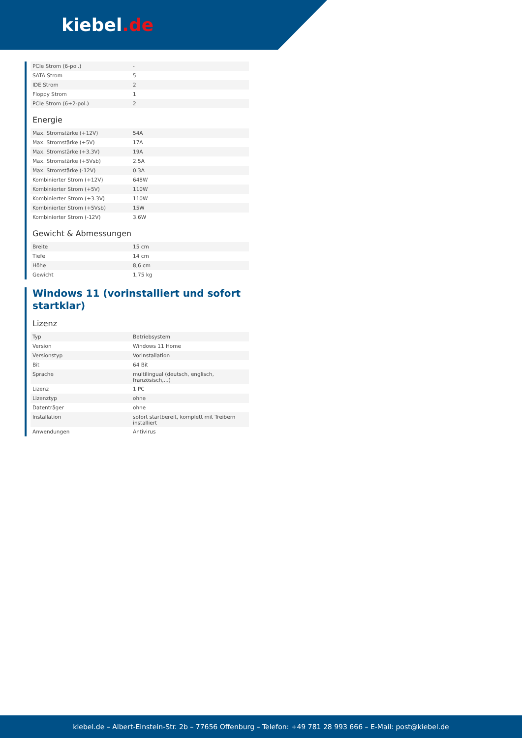kiebel.de
| PCIe Strom (6-pol.) | - |
| SATA Strom | 5 |
| IDE Strom | 2 |
| Floppy Strom | 1 |
| PCIe Strom (6+2-pol.) | 2 |
Energie
| Max. Stromstärke (+12V) | 54A |
| Max. Stromstärke (+5V) | 17A |
| Max. Stromstärke (+3.3V) | 19A |
| Max. Stromstärke (+5Vsb) | 2.5A |
| Max. Stromstärke (-12V) | 0.3A |
| Kombinierter Strom (+12V) | 648W |
| Kombinierter Strom (+5V) | 110W |
| Kombinierter Strom (+3.3V) | 110W |
| Kombinierter Strom (+5Vsb) | 15W |
| Kombinierter Strom (-12V) | 3.6W |
Gewicht & Abmessungen
| Breite | 15 cm |
| Tiefe | 14 cm |
| Höhe | 8,6 cm |
| Gewicht | 1,75 kg |
Windows 11 (vorinstalliert und sofort startklar)
Lizenz
| Typ | Betriebsystem |
| Version | Windows 11 Home |
| Versionstyp | Vorinstallation |
| Bit | 64 Bit |
| Sprache | multilingual (deutsch, englisch, französisch,...) |
| Lizenz | 1 PC |
| Lizenztyp | ohne |
| Datenträger | ohne |
| Installation | sofort startbereit, komplett mit Treibern installiert |
| Anwendungen | Antivirus |
kiebel.de – Albert-Einstein-Str. 2b – 77656 Offenburg – Telefon: +49 781 28 993 666 – E-Mail: post@kiebel.de